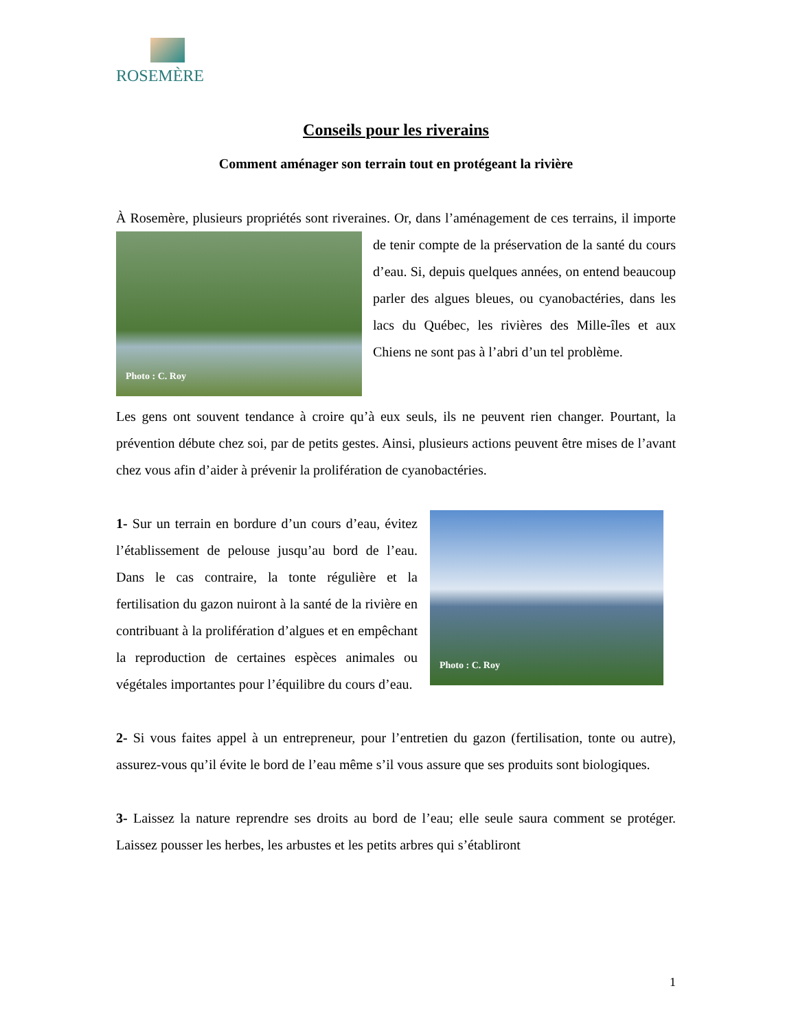ROSEMÈRE
Conseils pour les riverains
Comment aménager son terrain tout en protégeant la rivière
À Rosemère, plusieurs propriétés sont riveraines. Or, dans l’aménagement de ces terrains, Photo : C. Roy il importe de tenir compte de la préservation de la santé du cours d’eau. Si, depuis quelques années, on entend beaucoup parler des algues bleues, ou cyanobactéries, dans les lacs du Québec, les rivières des Mille-îles et aux Chiens ne sont pas à l’abri d’un tel problème.
Les gens ont souvent tendance à croire qu’à eux seuls, ils ne peuvent rien changer. Pourtant, la prévention débute chez soi, par de petits gestes. Ainsi, plusieurs actions peuvent être mises de l’avant chez vous afin d’aider à prévenir la prolifération de cyanobactéries.
Photo : C. Roy 1- Sur un terrain en bordure d’un cours d’eau, évitez l’établissement de pelouse jusqu’au bord de l’eau. Dans le cas contraire, la tonte régulière et la fertilisation du gazon nuiront à la santé de la rivière en contribuant à la prolifération d’algues et en empêchant la reproduction de certaines espèces animales ou végétales importantes pour l’équilibre du cours d’eau.
2- Si vous faites appel à un entrepreneur, pour l’entretien du gazon (fertilisation, tonte ou autre), assurez-vous qu’il évite le bord de l’eau même s’il vous assure que ses produits sont biologiques.
3- Laissez la nature reprendre ses droits au bord de l’eau; elle seule saura comment se protéger. Laissez pousser les herbes, les arbustes et les petits arbres qui s’établiront
1